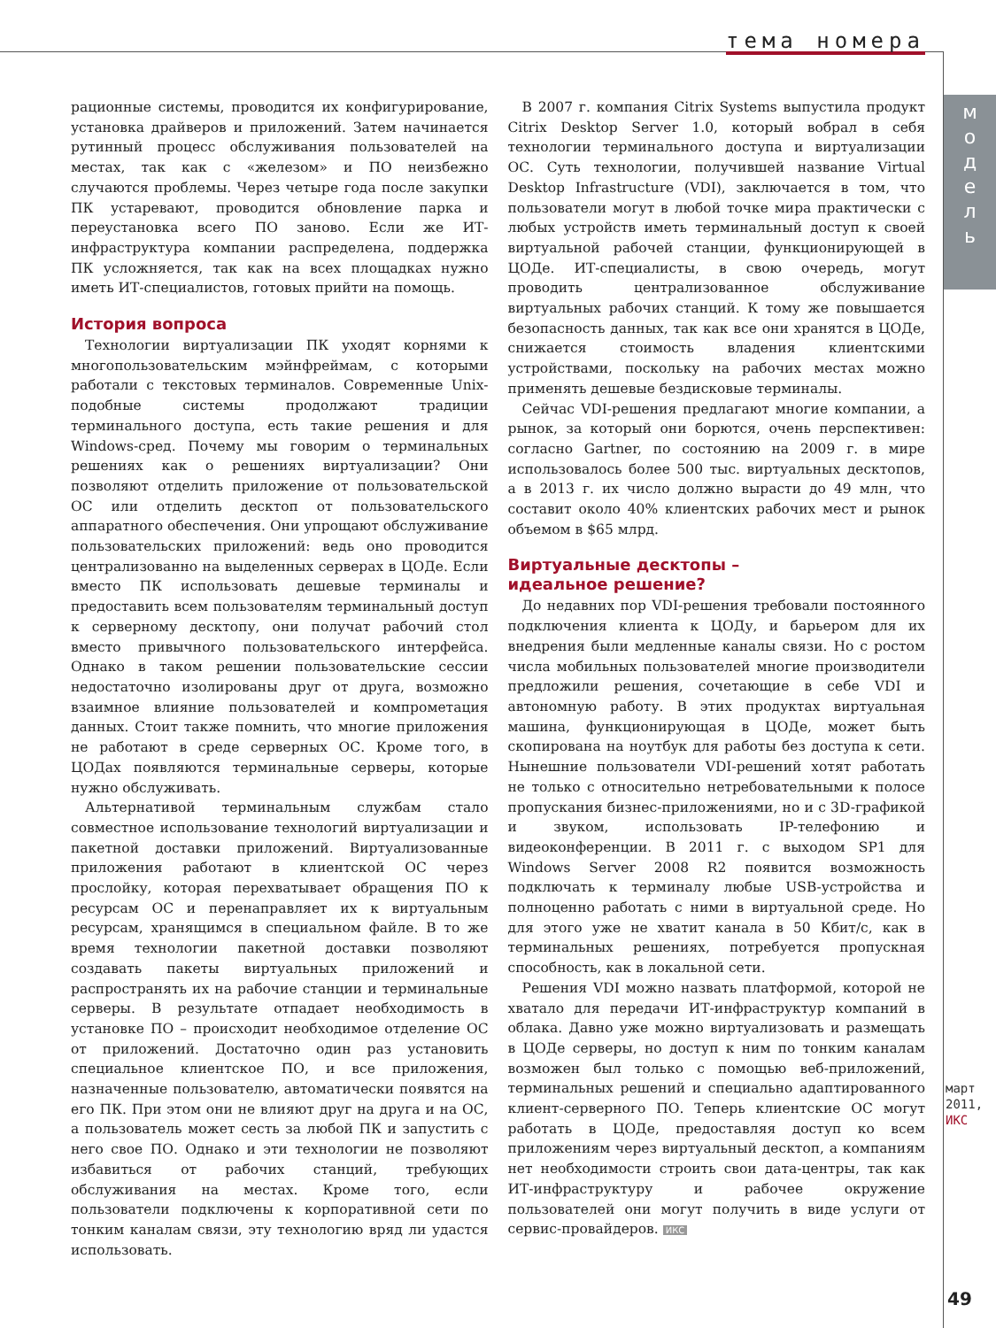тема номера
м
о
д
е
л
ь
рационные системы, проводится их конфигурирование, установка драйверов и приложений. Затем начинается рутинный процесс обслуживания пользователей на местах, так как с «железом» и ПО неизбежно случаются проблемы. Через четыре года после закупки ПК устаревают, проводится обновление парка и переустановка всего ПО заново. Если же ИТ-инфраструктура компании распределена, поддержка ПК усложняется, так как на всех площадках нужно иметь ИТ-специалистов, готовых прийти на помощь.
История вопроса
Технологии виртуализации ПК уходят корнями к многопользовательским мэйнфреймам, с которыми работали с текстовых терминалов. Современные Unix-подобные системы продолжают традиции терминального доступа, есть такие решения и для Windows-сред. Почему мы говорим о терминальных решениях как о решениях виртуализации? Они позволяют отделить приложение от пользовательской ОС или отделить десктоп от пользовательского аппаратного обеспечения. Они упрощают обслуживание пользовательских приложений: ведь оно проводится централизованно на выделенных серверах в ЦОДе. Если вместо ПК использовать дешевые терминалы и предоставить всем пользователям терминальный доступ к серверному десктопу, они получат рабочий стол вместо привычного пользовательского интерфейса. Однако в таком решении пользовательские сессии недостаточно изолированы друг от друга, возможно взаимное влияние пользователей и компрометация данных. Стоит также помнить, что многие приложения не работают в среде серверных ОС. Кроме того, в ЦОДах появляются терминальные серверы, которые нужно обслуживать.
Альтернативой терминальным службам стало совместное использование технологий виртуализации и пакетной доставки приложений. Виртуализованные приложения работают в клиентской ОС через прослойку, которая перехватывает обращения ПО к ресурсам ОС и перенаправляет их к виртуальным ресурсам, хранящимся в специальном файле. В то же время технологии пакетной доставки позволяют создавать пакеты виртуальных приложений и распространять их на рабочие станции и терминальные серверы. В результате отпадает необходимость в установке ПО – происходит необходимое отделение ОС от приложений. Достаточно один раз установить специальное клиентское ПО, и все приложения, назначенные пользователю, автоматически появятся на его ПК. При этом они не влияют друг на друга и на ОС, а пользователь может сесть за любой ПК и запустить с него свое ПО. Однако и эти технологии не позволяют избавиться от рабочих станций, требующих обслуживания на местах. Кроме того, если пользователи подключены к корпоративной сети по тонким каналам связи, эту технологию вряд ли удастся использовать.
В 2007 г. компания Citrix Systems выпустила продукт Citrix Desktop Server 1.0, который вобрал в себя технологии терминального доступа и виртуализации ОС. Суть технологии, получившей название Virtual Desktop Infrastructure (VDI), заключается в том, что пользователи могут в любой точке мира практически с любых устройств иметь терминальный доступ к своей виртуальной рабочей станции, функционирующей в ЦОДе. ИТ-специалисты, в свою очередь, могут проводить централизованное обслуживание виртуальных рабочих станций. К тому же повышается безопасность данных, так как все они хранятся в ЦОДе, снижается стоимость владения клиентскими устройствами, поскольку на рабочих местах можно применять дешевые бездисковые терминалы.
Сейчас VDI-решения предлагают многие компании, а рынок, за который они борются, очень перспективен: согласно Gartner, по состоянию на 2009 г. в мире использовалось более 500 тыс. виртуальных десктопов, а в 2013 г. их число должно вырасти до 49 млн, что составит около 40% клиентских рабочих мест и рынок объемом в $65 млрд.
Виртуальные десктопы –
идеальное решение?
До недавних пор VDI-решения требовали постоянного подключения клиента к ЦОДу, и барьером для их внедрения были медленные каналы связи. Но с ростом числа мобильных пользователей многие производители предложили решения, сочетающие в себе VDI и автономную работу. В этих продуктах виртуальная машина, функционирующая в ЦОДе, может быть скопирована на ноутбук для работы без доступа к сети. Нынешние пользователи VDI-решений хотят работать не только с относительно нетребовательными к полосе пропускания бизнес-приложениями, но и с 3D-графикой и звуком, использовать IP-телефонию и видеоконференции. В 2011 г. с выходом SP1 для Windows Server 2008 R2 появится возможность подключать к терминалу любые USB-устройства и полноценно работать с ними в виртуальной среде. Но для этого уже не хватит канала в 50 Кбит/с, как в терминальных решениях, потребуется пропускная способность, как в локальной сети.
Решения VDI можно назвать платформой, которой не хватало для передачи ИТ-инфраструктур компаний в облака. Давно уже можно виртуализовать и размещать в ЦОДе серверы, но доступ к ним по тонким каналам возможен был только с помощью веб-приложений, терминальных решений и специально адаптированного клиент-серверного ПО. Теперь клиентские ОС могут работать в ЦОДе, предоставляя доступ ко всем приложениям через виртуальный десктоп, а компаниям нет необходимости строить свои дата-центры, так как ИТ-инфраструктуру и рабочее окружение пользователей они могут получить в виде услуги от сервис-провайдеров. ИКС
март 2011, ИКС
49